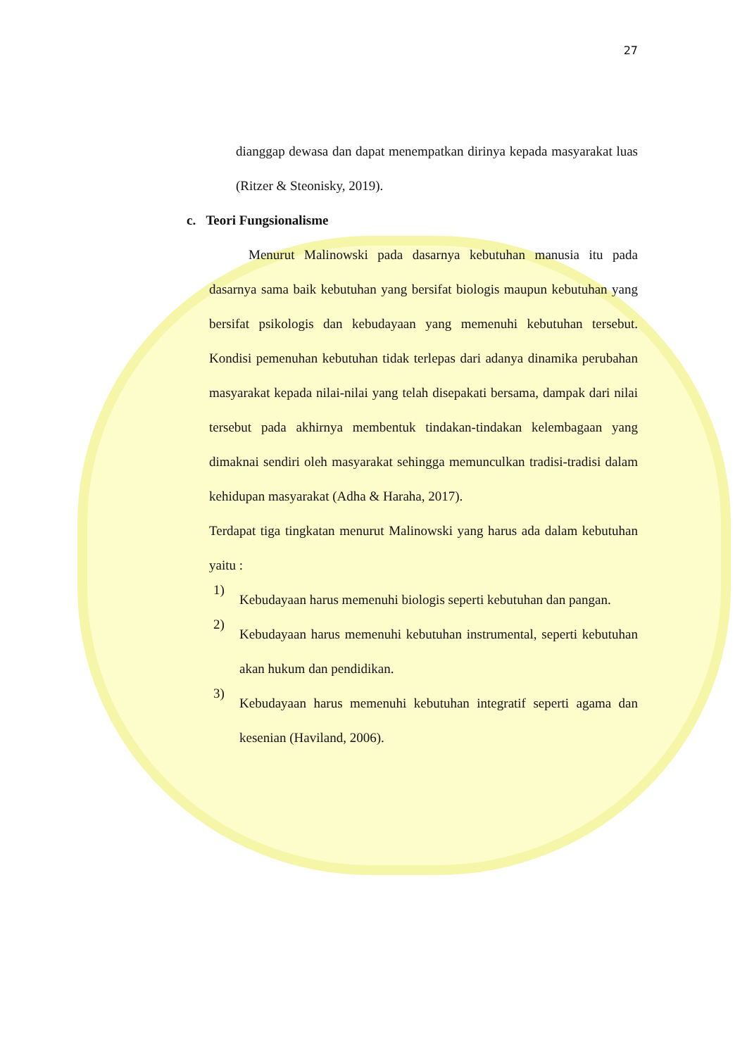27
dianggap dewasa dan dapat menempatkan dirinya kepada masyarakat luas (Ritzer & Steonisky, 2019).
c. Teori Fungsionalisme
Menurut Malinowski pada dasarnya kebutuhan manusia itu pada dasarnya sama baik kebutuhan yang bersifat biologis maupun kebutuhan yang bersifat psikologis dan kebudayaan yang memenuhi kebutuhan tersebut. Kondisi pemenuhan kebutuhan tidak terlepas dari adanya dinamika perubahan masyarakat kepada nilai-nilai yang telah disepakati bersama, dampak dari nilai tersebut pada akhirnya membentuk tindakan-tindakan kelembagaan yang dimaknai sendiri oleh masyarakat sehingga memunculkan tradisi-tradisi dalam kehidupan masyarakat (Adha & Haraha, 2017).
Terdapat tiga tingkatan menurut Malinowski yang harus ada dalam kebutuhan yaitu :
1)
Kebudayaan harus memenuhi biologis seperti kebutuhan dan pangan.
2)
Kebudayaan harus memenuhi kebutuhan instrumental, seperti kebutuhan akan hukum dan pendidikan.
3)
Kebudayaan harus memenuhi kebutuhan integratif seperti agama dan kesenian (Haviland, 2006).